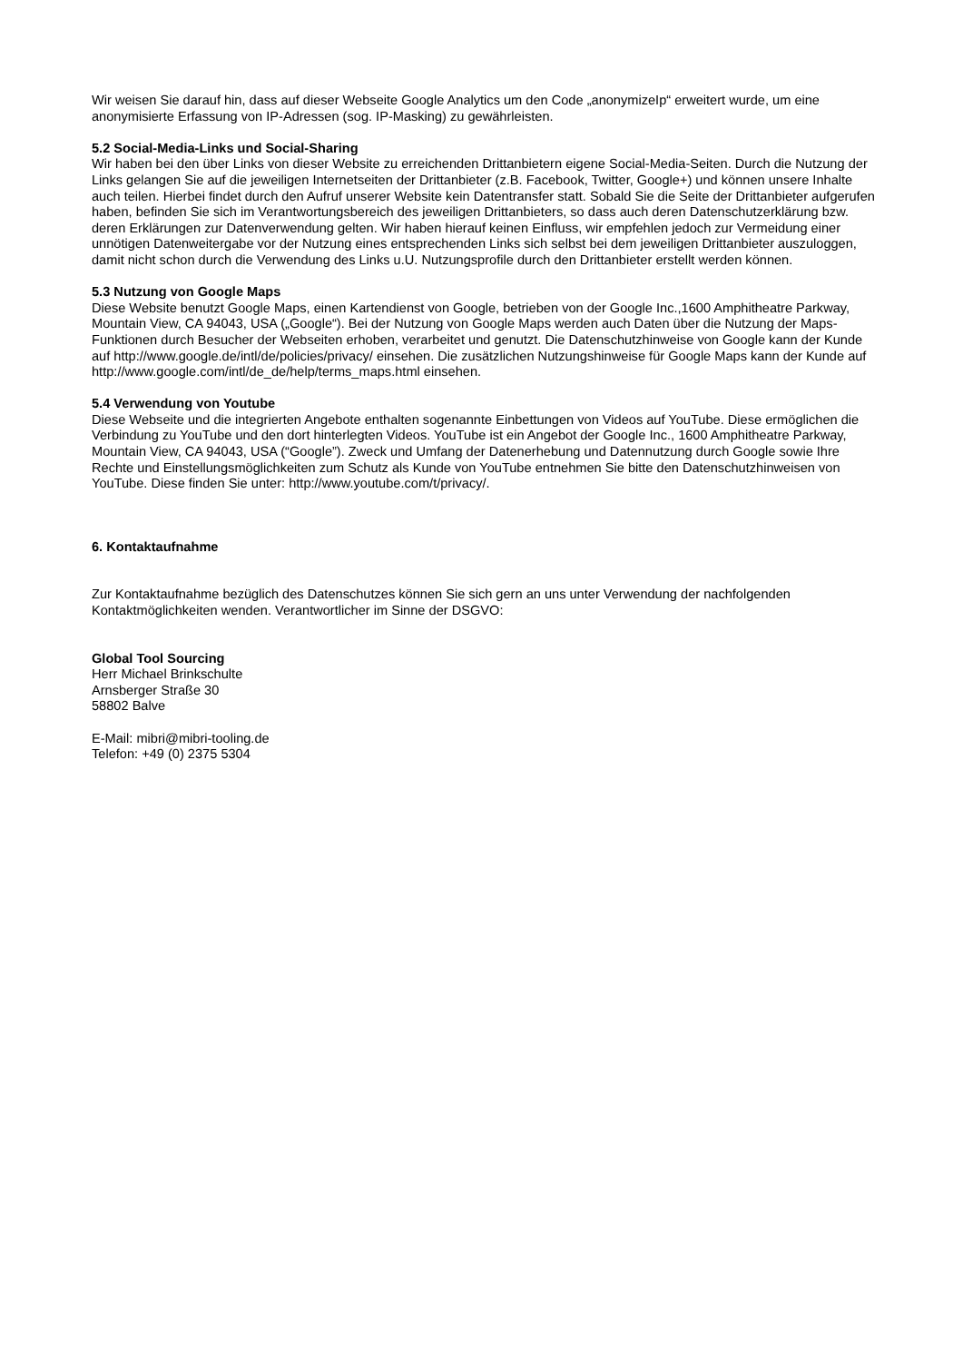Wir weisen Sie darauf hin, dass auf dieser Webseite Google Analytics um den Code „anonymizeIp“ erweitert wurde, um eine anonymisierte Erfassung von IP-Adressen (sog. IP-Masking) zu gewährleisten.
5.2 Social-Media-Links und Social-Sharing
Wir haben bei den über Links von dieser Website zu erreichenden Drittanbietern eigene Social-Media-Seiten. Durch die Nutzung der Links gelangen Sie auf die jeweiligen Internetseiten der Drittanbieter (z.B. Facebook, Twitter, Google+) und können unsere Inhalte auch teilen. Hierbei findet durch den Aufruf unserer Website kein Datentransfer statt. Sobald Sie die Seite der Drittanbieter aufgerufen haben, befinden Sie sich im Verantwortungsbereich des jeweiligen Drittanbieters, so dass auch deren Datenschutzerklärung bzw. deren Erklärungen zur Datenverwendung gelten. Wir haben hierauf keinen Einfluss, wir empfehlen jedoch zur Vermeidung einer unnötigen Datenweitergabe vor der Nutzung eines entsprechenden Links sich selbst bei dem jeweiligen Drittanbieter auszuloggen, damit nicht schon durch die Verwendung des Links u.U. Nutzungsprofile durch den Drittanbieter erstellt werden können.
5.3 Nutzung von Google Maps
Diese Website benutzt Google Maps, einen Kartendienst von Google, betrieben von der Google Inc.,1600 Amphitheatre Parkway, Mountain View, CA 94043, USA („Google“). Bei der Nutzung von Google Maps werden auch Daten über die Nutzung der Maps-Funktionen durch Besucher der Webseiten erhoben, verarbeitet und genutzt. Die Datenschutzhinweise von Google kann der Kunde auf http://www.google.de/intl/de/policies/privacy/ einsehen. Die zusätzlichen Nutzungshinweise für Google Maps kann der Kunde auf
http://www.google.com/intl/de_de/help/terms_maps.html einsehen.
5.4 Verwendung von Youtube
Diese Webseite und die integrierten Angebote enthalten sogenannte Einbettungen von Videos auf YouTube. Diese ermöglichen die Verbindung zu YouTube und den dort hinterlegten Videos. YouTube ist ein Angebot der Google Inc., 1600 Amphitheatre Parkway, Mountain View, CA 94043, USA (“Google”). Zweck und Umfang der Datenerhebung und Datennutzung durch Google sowie Ihre Rechte und Einstellungsmöglichkeiten zum Schutz als Kunde von YouTube entnehmen Sie bitte den Datenschutzhinweisen von YouTube. Diese finden Sie unter: http://www.youtube.com/t/privacy/.
6. Kontaktaufnahme
Zur Kontaktaufnahme bezüglich des Datenschutzes können Sie sich gern an uns unter Verwendung der nachfolgenden Kontaktmöglichkeiten wenden. Verantwortlicher im Sinne der DSGVO:
Global Tool Sourcing
Herr Michael Brinkschulte
Arnsberger Straße 30
58802 Balve
E-Mail: mibri@mibri-tooling.de
Telefon: +49 (0) 2375 5304